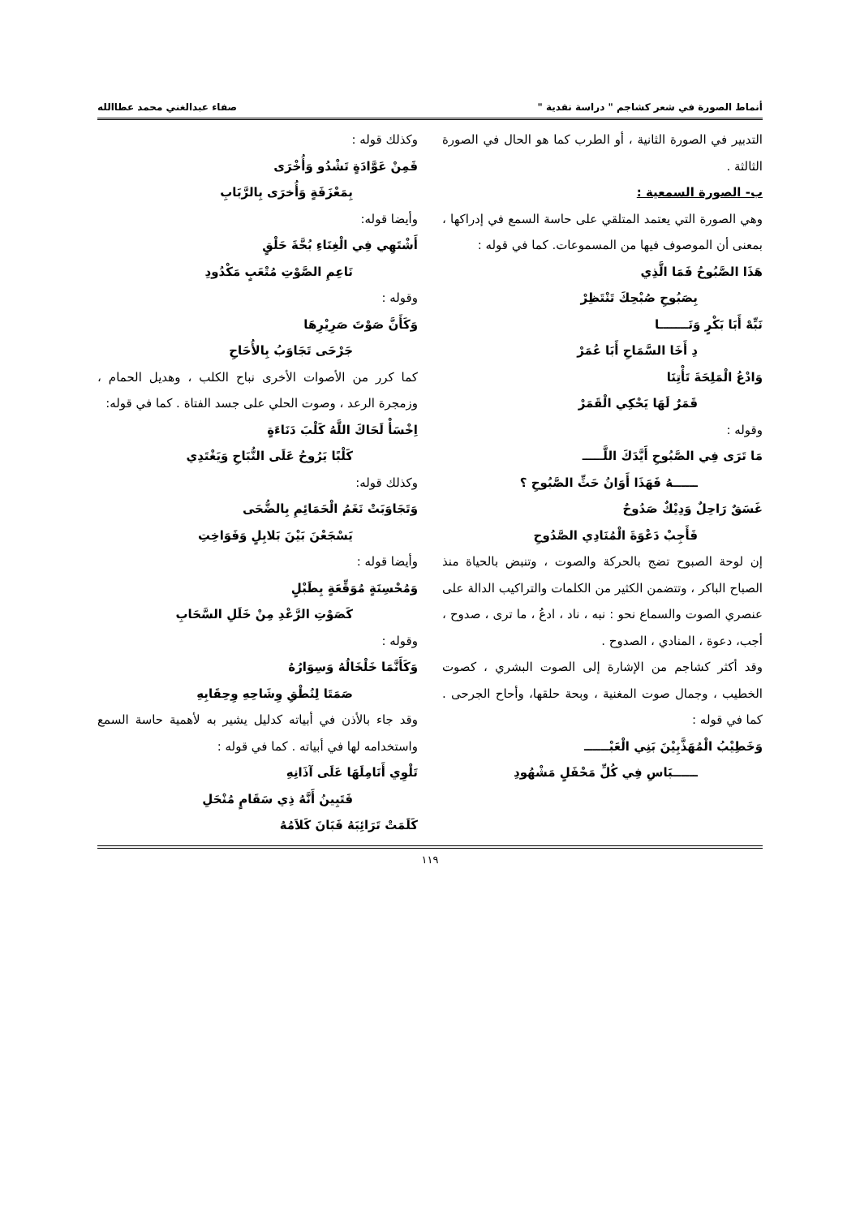أنماط الصورة في شعر كشاجم " دراسة نقدية " صفاء عبدالغني محمد عطاالله
التدبير في الصورة الثانية ، أو الطرب كما هو الحال في الصورة الثالثة .
ب- الصورة السمعية :
وهي الصورة التي يعتمد المتلقي على حاسة السمع في إدراكها ، بمعنى أن الموصوف فيها من المسموعات. كما في قوله :
هَذَا الصَّبُوحُ فَمَا الَّذِي
بِصَبُوحِ صُبْحِكَ تَنْتَظِرْ
نَبِّهْ أَبَا بَكْرٍ وَنَـــــــا
دِ أَخَا السَّمَاحِ أَبَا عُمَرْ
وَادْعُ الْمَلِحَةَ تَأْتِنَا
قَمَرٌ لَهَا يَحْكِي الْقَمَرْ
وقوله :
مَا تَرَى فِي الصَّبُوحِ أَيَّدَكَ اللَّـــــ
ــــــهُ فَهَذَا أَوَانُ حَثِّ الصَّبُوحِ ؟
غَسَقٌ رَاحِلٌ وَدِيْكٌ صَدُوحٌ
فَأَجِبْ دَعْوَةَ الْمُنَادِي الصَّدُوحِ
إن لوحة الصبوح تضج بالحركة والصوت ، وتنبض بالحياة منذ الصباح الباكر ، وتتضمن الكثير من الكلمات والتراكيب الدالة على عنصري الصوت والسماع نحو : نبه ، ناد ، ادعُ ، ما ترى ، صدوح ، أجب، دعوة ، المنادي ، الصدوح .
وقد أكثر كشاجم من الإشارة إلى الصوت البشري ، كصوت الخطيب ، وجمال صوت المغنية ، وبحة حلقها، وأحاح الجرحى . كما في قوله :
وَخَطِيْبُ الْمُهَذَّبِيْنَ بَنِي الْعَبْــــــ
ــــــبَاسِ فِي كُلِّ مَحْفَلٍ مَشْهُودِ
وكذلك قوله :
فَمِنْ عَوَّادَةٍ تَشْدُو وَأُخْرَى
بِمَعْزَفَةٍ وَأُخرَى بِالرَّبَابِ
وأيضا قوله:
أَشْتَهِي فِي الْغِنَاءِ بُحَّةَ حَلْقٍ
نَاعِمِ الصَّوْتِ مُتْعَبٍ مَكْدُودِ
وقوله :
وَكَأَنَّ صَوْتَ صَرِيْرِهَا
جَرْحَى تَجَاوَبُ بِالأُحَاحِ
كما كرر من الأصوات الأخرى نباح الكلب ، وهديل الحمام ، وزمجرة الرعد ، وصوت الحلي على جسد الفتاة . كما في قوله:
اِخْسَأْ لَحَاكَ اللَّهُ كَلْبَ دَنَاءَةٍ
كَلْبًا يَرُوحُ عَلَى النُّبَاحِ وَيَغْتَدِي
وكذلك قوله:
وَتَجَاوَبَتْ نَغَمُ الْحَمَائِمِ بِالضُّحَى
يَسْجَعْنَ بَيْنَ بَلابِلٍ وَفَوَاخِتِ
وأيضا قوله :
وَمُحْسِنَةٍ مُوَقِّعَةٍ بِطَبْلٍ
كَصَوْتِ الرَّعْدِ مِنْ خَلَلِ السَّحَابِ
وقوله :
وَكَأَنَّمَا خَلْخَالُهُ وَسِوَارُهُ
صَمَتَا لِنُطْقِ وِشَاحِهِ وِحِقَابِهِ
وقد جاء بالأذن في أبياته كدليل يشير به لأهمية حاسة السمع واستخدامه لها في أبياته . كما في قوله :
تَلْوِي أَنَامِلَهَا عَلَى آذَانِهِ
فَتَبِينُ أَنَّهُ ذِي سَقَامٍ مُنْحَلِ
كَلَمَتْ تَرَائِبَهُ فَبَانَ كَلاَمُهُ
١١٩